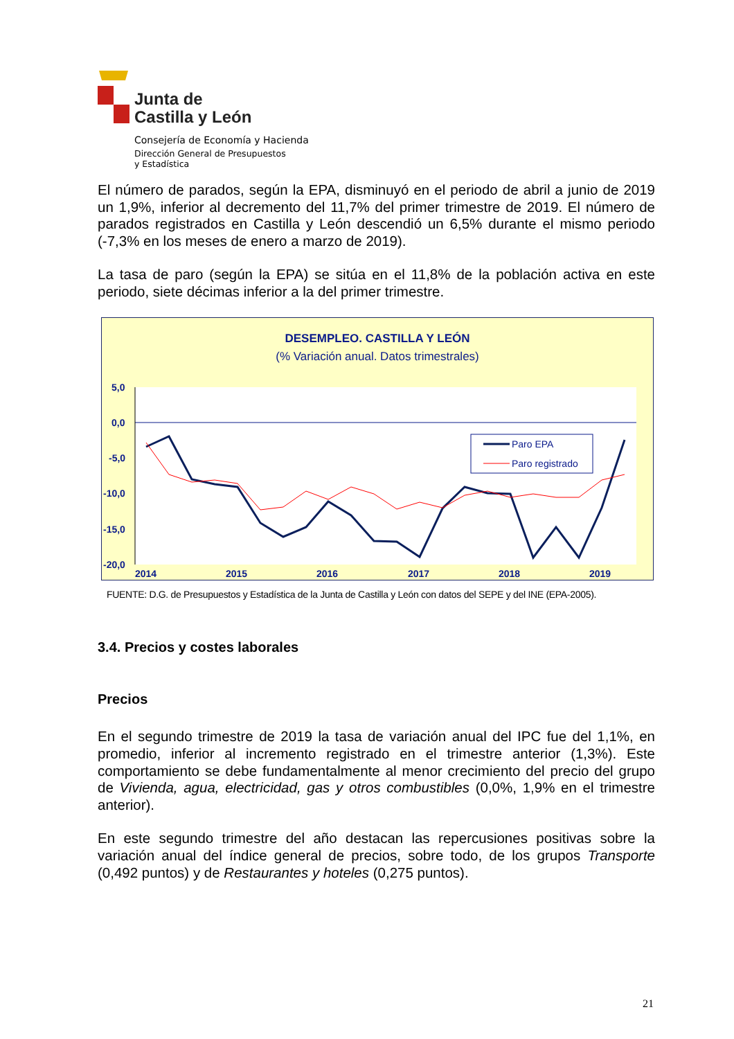Junta de
Castilla y León
Consejería de Economía y Hacienda
Dirección General de Presupuestos
y Estadística
El número de parados, según la EPA, disminuyó en el periodo de abril a junio de 2019 un 1,9%, inferior al decremento del 11,7% del primer trimestre de 2019. El número de parados registrados en Castilla y León descendió un 6,5% durante el mismo periodo (-7,3% en los meses de enero a marzo de 2019).
La tasa de paro (según la EPA) se sitúa en el 11,8% de la población activa en este periodo, siete décimas inferior a la del primer trimestre.
DESEMPLEO. CASTILLA Y LEÓN
(% Variación anual. Datos trimestrales)
5,0
0,0
-5,0
-10,0
-15,0
-20,0
2014
2015
2016
2017
2018
2019
Paro EPA
Paro registrado
FUENTE: D.G. de Presupuestos y Estadística de la Junta de Castilla y León con datos del SEPE y del INE (EPA-2005).
3.4. Precios y costes laborales
Precios
En el segundo trimestre de 2019 la tasa de variación anual del IPC fue del 1,1%, en promedio, inferior al incremento registrado en el trimestre anterior (1,3%). Este comportamiento se debe fundamentalmente al menor crecimiento del precio del grupo de Vivienda, agua, electricidad, gas y otros combustibles (0,0%, 1,9% en el trimestre anterior).
En este segundo trimestre del año destacan las repercusiones positivas sobre la variación anual del índice general de precios, sobre todo, de los grupos Transporte (0,492 puntos) y de Restaurantes y hoteles (0,275 puntos).
21